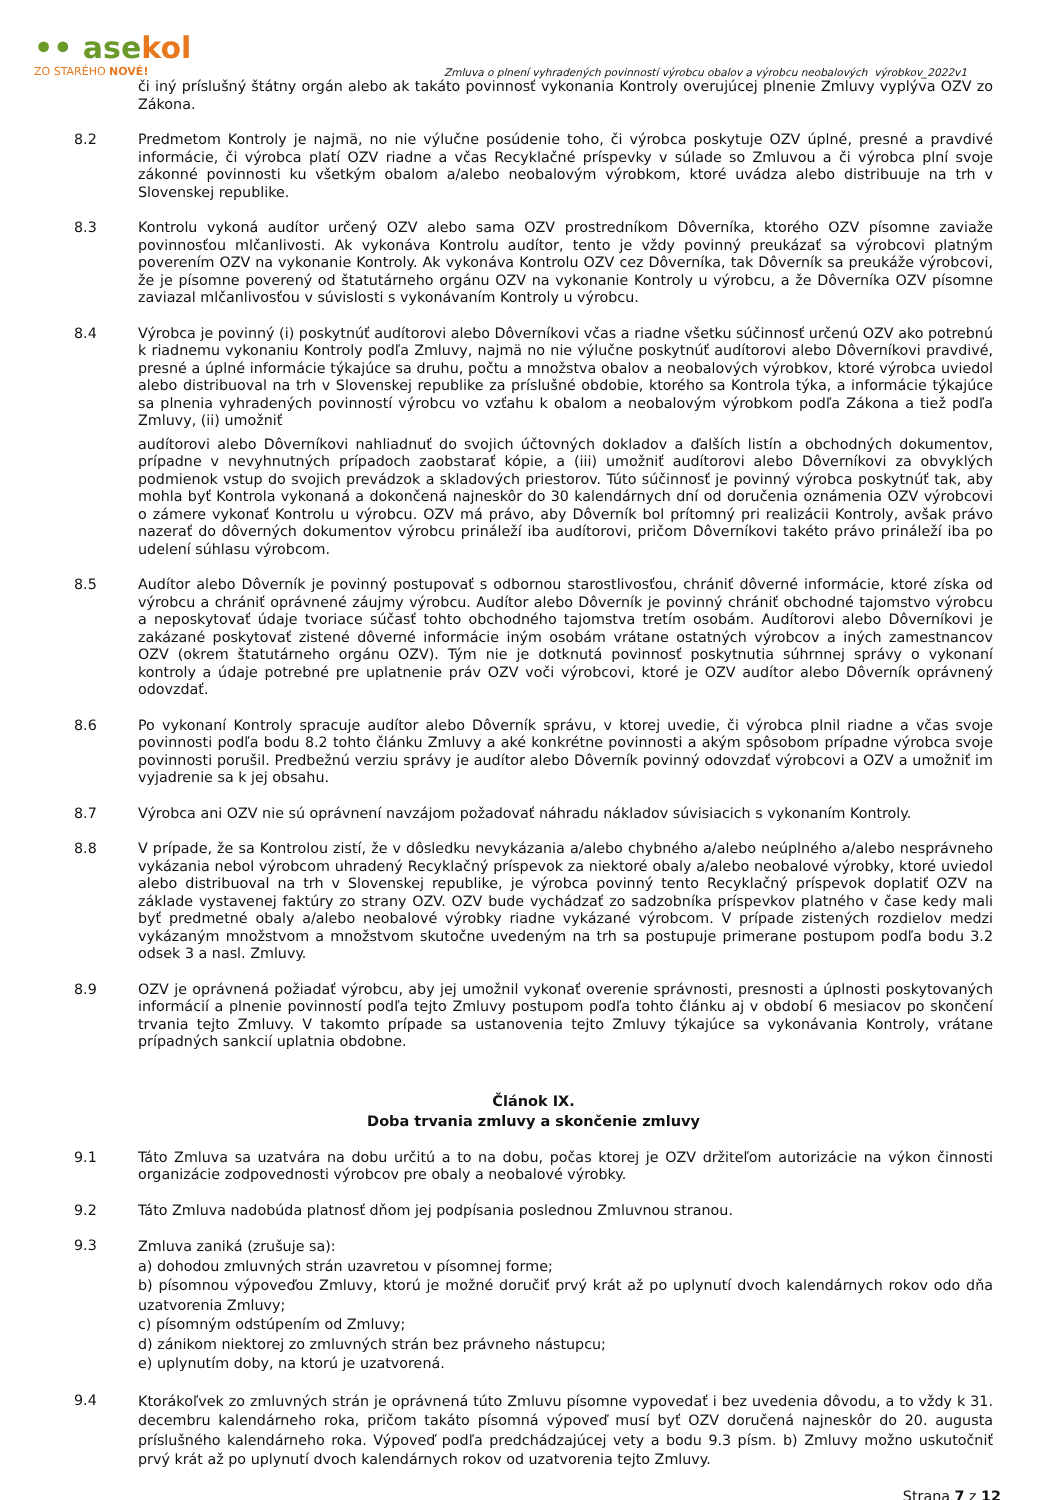•• asekol
ZO STARÉHO NOVÉ!
Zmluva o plnení vyhradených povinností výrobcu obalov a výrobcu neobalových výrobkov_2022v1
či iný príslušný štátny orgán alebo ak takáto povinnosť vykonania Kontroly overujúcej plnenie Zmluvy vyplýva OZV zo Zákona.
8.2 Predmetom Kontroly je najmä, no nie výlučne posúdenie toho, či výrobca poskytuje OZV úplné, presné a pravdivé informácie, či výrobca platí OZV riadne a včas Recyklačné príspevky v súlade so Zmluvou a či výrobca plní svoje zákonné povinnosti ku všetkým obalom a/alebo neobalovým výrobkom, ktoré uvádza alebo distribuuje na trh v Slovenskej republike.
8.3 Kontrolu vykoná audítor určený OZV alebo sama OZV prostredníkom Dôverníka, ktorého OZV písomne zaviaže povinnosťou mlčanlivosti. Ak vykonáva Kontrolu audítor, tento je vždy povinný preukázať sa výrobcovi platným poverením OZV na vykonanie Kontroly. Ak vykonáva Kontrolu OZV cez Dôverníka, tak Dôverník sa preukáže výrobcovi, že je písomne poverený od štatutárneho orgánu OZV na vykonanie Kontroly u výrobcu, a že Dôverníka OZV písomne zaviazal mlčanlivosťou v súvislosti s vykonávaním Kontroly u výrobcu.
8.4 Výrobca je povinný (i) poskytnúť audítorovi alebo Dôverníkovi včas a riadne všetku súčinnosť určenú OZV ako potrebnú k riadnemu vykonaniu Kontroly podľa Zmluvy, najmä no nie výlučne poskytnúť audítorovi alebo Dôverníkovi pravdivé, presné a úplné informácie týkajúce sa druhu, počtu a množstva obalov a neobalových výrobkov, ktoré výrobca uviedol alebo distribuoval na trh v Slovenskej republike za príslušné obdobie, ktorého sa Kontrola týka, a informácie týkajúce sa plnenia vyhradených povinností výrobcu vo vzťahu k obalom a neobalovým výrobkom podľa Zákona a tiež podľa Zmluvy, (ii) umožniť
audítorovi alebo Dôverníkovi nahliadnuť do svojich účtovných dokladov a ďalších listín a obchodných dokumentov, prípadne v nevyhnutných prípadoch zaobstarať kópie, a (iii) umožniť audítorovi alebo Dôverníkovi za obvyklých podmienok vstup do svojich prevádzok a skladových priestorov. Túto súčinnosť je povinný výrobca poskytnúť tak, aby mohla byť Kontrola vykonaná a dokončená najneskôr do 30 kalendárnych dní od doručenia oznámenia OZV výrobcovi o zámere vykonať Kontrolu u výrobcu. OZV má právo, aby Dôverník bol prítomný pri realizácii Kontroly, avšak právo nazerať do dôverných dokumentov výrobcu prináleží iba audítorovi, pričom Dôverníkovi takéto právo prináleží iba po udelení súhlasu výrobcom.
8.5 Audítor alebo Dôverník je povinný postupovať s odbornou starostlivosťou, chrániť dôverné informácie, ktoré získa od výrobcu a chrániť oprávnené záujmy výrobcu. Audítor alebo Dôverník je povinný chrániť obchodné tajomstvo výrobcu a neposkytovať údaje tvoriace súčasť tohto obchodného tajomstva tretím osobám. Audítorovi alebo Dôverníkovi je zakázané poskytovať zistené dôverné informácie iným osobám vrátane ostatných výrobcov a iných zamestnancov OZV (okrem štatutárneho orgánu OZV). Tým nie je dotknutá povinnosť poskytnutia súhrnnej správy o vykonaní kontroly a údaje potrebné pre uplatnenie práv OZV voči výrobcovi, ktoré je OZV audítor alebo Dôverník oprávnený odovzdať.
8.6 Po vykonaní Kontroly spracuje audítor alebo Dôverník správu, v ktorej uvedie, či výrobca plnil riadne a včas svoje povinnosti podľa bodu 8.2 tohto článku Zmluvy a aké konkrétne povinnosti a akým spôsobom prípadne výrobca svoje povinnosti porušil. Predbežnú verziu správy je audítor alebo Dôverník povinný odovzdať výrobcovi a OZV a umožniť im vyjadrenie sa k jej obsahu.
8.7 Výrobca ani OZV nie sú oprávnení navzájom požadovať náhradu nákladov súvisiacich s vykonaním Kontroly.
8.8 V prípade, že sa Kontrolou zistí, že v dôsledku nevykázania a/alebo chybného a/alebo neúplného a/alebo nesprávneho vykázania nebol výrobcom uhradený Recyklačný príspevok za niektoré obaly a/alebo neobalové výrobky, ktoré uviedol alebo distribuoval na trh v Slovenskej republike, je výrobca povinný tento Recyklačný príspevok doplatiť OZV na základe vystavenej faktúry zo strany OZV. OZV bude vychádzať zo sadzobníka príspevkov platného v čase kedy mali byť predmetné obaly a/alebo neobalové výrobky riadne vykázané výrobcom. V prípade zistených rozdielov medzi vykázaným množstvom a množstvom skutočne uvedeným na trh sa postupuje primerane postupom podľa bodu 3.2 odsek 3 a nasl. Zmluvy.
8.9 OZV je oprávnená požiadať výrobcu, aby jej umožnil vykonať overenie správnosti, presnosti a úplnosti poskytovaných informácií a plnenie povinností podľa tejto Zmluvy postupom podľa tohto článku aj v období 6 mesiacov po skončení trvania tejto Zmluvy. V takomto prípade sa ustanovenia tejto Zmluvy týkajúce sa vykonávania Kontroly, vrátane prípadných sankcií uplatnia obdobne.
Článok IX.
Doba trvania zmluvy a skončenie zmluvy
9.1 Táto Zmluva sa uzatvára na dobu určitú a to na dobu, počas ktorej je OZV držiteľom autorizácie na výkon činnosti organizácie zodpovednosti výrobcov pre obaly a neobalové výrobky.
9.2 Táto Zmluva nadobúda platnosť dňom jej podpísania poslednou Zmluvnou stranou.
9.3
Zmluva zaniká (zrušuje sa):
a) dohodou zmluvných strán uzavretou v písomnej forme;
b) písomnou výpoveďou Zmluvy, ktorú je možné doručiť prvý krát až po uplynutí dvoch kalendárnych rokov odo dňa uzatvorenia Zmluvy;
c) písomným odstúpením od Zmluvy;
d) zánikom niektorej zo zmluvných strán bez právneho nástupcu;
e) uplynutím doby, na ktorú je uzatvorená.
9.4
Ktorákoľvek zo zmluvných strán je oprávnená túto Zmluvu písomne vypovedať i bez uvedenia dôvodu, a to vždy k 31. decembru kalendárneho roka, pričom takáto písomná výpoveď musí byť OZV doručená najneskôr do 20. augusta príslušného kalendárneho roka. Výpoveď podľa predchádzajúcej vety a bodu 9.3 písm. b) Zmluvy možno uskutočniť prvý krát až po uplynutí dvoch kalendárnych rokov od uzatvorenia tejto Zmluvy.
Strana 7 z 12